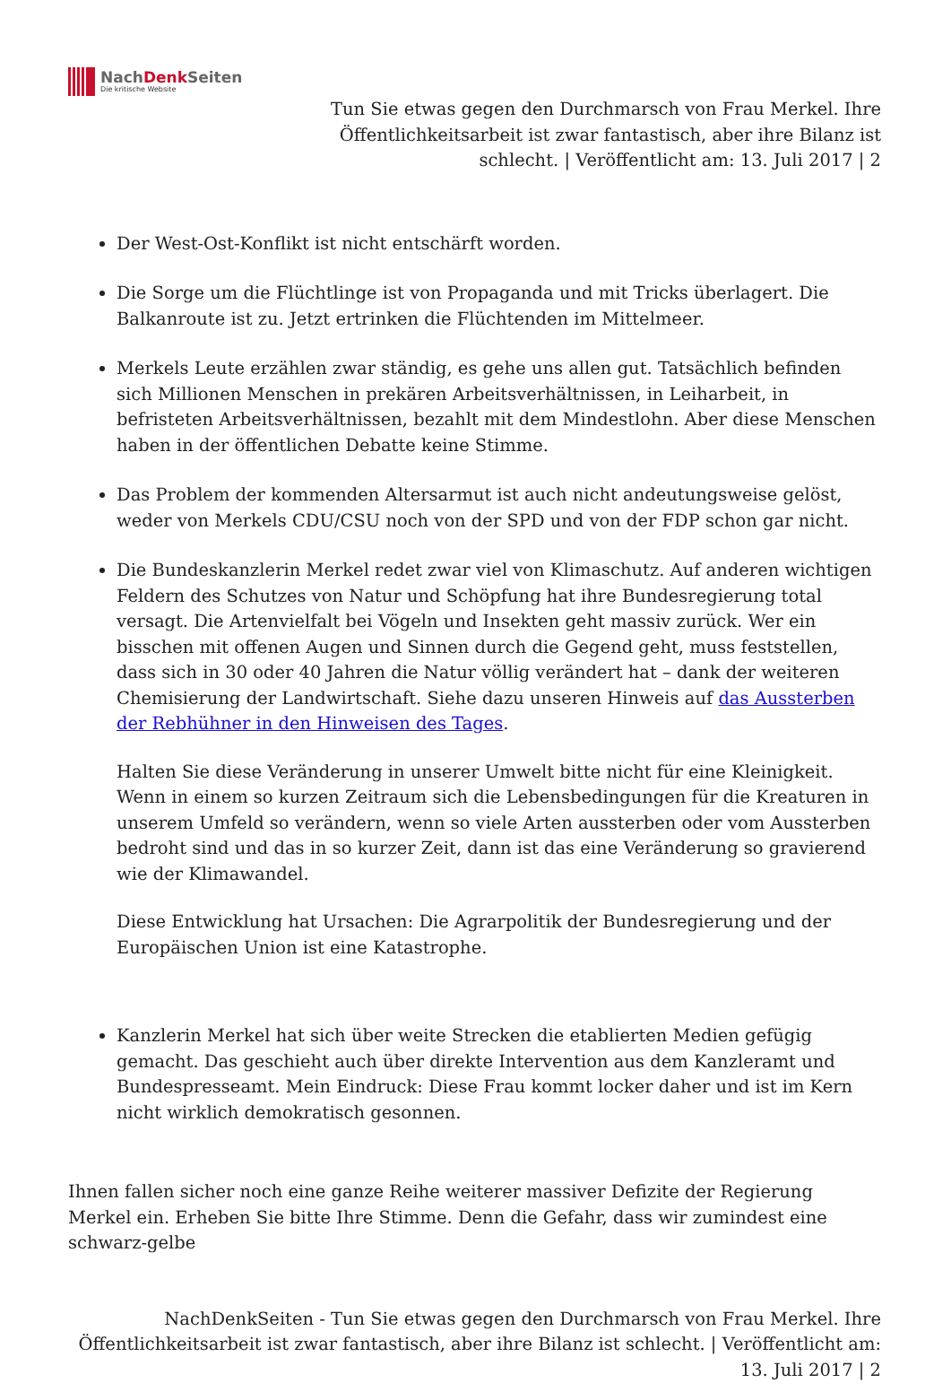NachDenk Seiten
Die kritische Website
Tun Sie etwas gegen den Durchmarsch von Frau Merkel. Ihre Öffentlichkeitsarbeit ist zwar fantastisch, aber ihre Bilanz ist schlecht. | Veröffentlicht am: 13. Juli 2017 | 2
Der West-Ost-Konflikt ist nicht entschärft worden.
Die Sorge um die Flüchtlinge ist von Propaganda und mit Tricks überlagert. Die Balkanroute ist zu. Jetzt ertrinken die Flüchtenden im Mittelmeer.
Merkels Leute erzählen zwar ständig, es gehe uns allen gut. Tatsächlich befinden sich Millionen Menschen in prekären Arbeitsverhältnissen, in Leiharbeit, in befristeten Arbeitsverhältnissen, bezahlt mit dem Mindestlohn. Aber diese Menschen haben in der öffentlichen Debatte keine Stimme.
Das Problem der kommenden Altersarmut ist auch nicht andeutungsweise gelöst, weder von Merkels CDU/CSU noch von der SPD und von der FDP schon gar nicht.
Die Bundeskanzlerin Merkel redet zwar viel von Klimaschutz. Auf anderen wichtigen Feldern des Schutzes von Natur und Schöpfung hat ihre Bundesregierung total versagt. Die Artenvielfalt bei Vögeln und Insekten geht massiv zurück. Wer ein bisschen mit offenen Augen und Sinnen durch die Gegend geht, muss feststellen, dass sich in 30 oder 40 Jahren die Natur völlig verändert hat – dank der weiteren Chemisierung der Landwirtschaft. Siehe dazu unseren Hinweis auf das Aussterben der Rebhühner in den Hinweisen des Tages.
Halten Sie diese Veränderung in unserer Umwelt bitte nicht für eine Kleinigkeit. Wenn in einem so kurzen Zeitraum sich die Lebensbedingungen für die Kreaturen in unserem Umfeld so verändern, wenn so viele Arten aussterben oder vom Aussterben bedroht sind und das in so kurzer Zeit, dann ist das eine Veränderung so gravierend wie der Klimawandel.
Diese Entwicklung hat Ursachen: Die Agrarpolitik der Bundesregierung und der Europäischen Union ist eine Katastrophe.
Kanzlerin Merkel hat sich über weite Strecken die etablierten Medien gefügig gemacht. Das geschieht auch über direkte Intervention aus dem Kanzleramt und Bundespresseamt. Mein Eindruck: Diese Frau kommt locker daher und ist im Kern nicht wirklich demokratisch gesonnen.
Ihnen fallen sicher noch eine ganze Reihe weiterer massiver Defizite der Regierung Merkel ein. Erheben Sie bitte Ihre Stimme. Denn die Gefahr, dass wir zumindest eine schwarz-gelbe
NachDenkSeiten - Tun Sie etwas gegen den Durchmarsch von Frau Merkel. Ihre Öffentlichkeitsarbeit ist zwar fantastisch, aber ihre Bilanz ist schlecht. | Veröffentlicht am: 13. Juli 2017 | 2